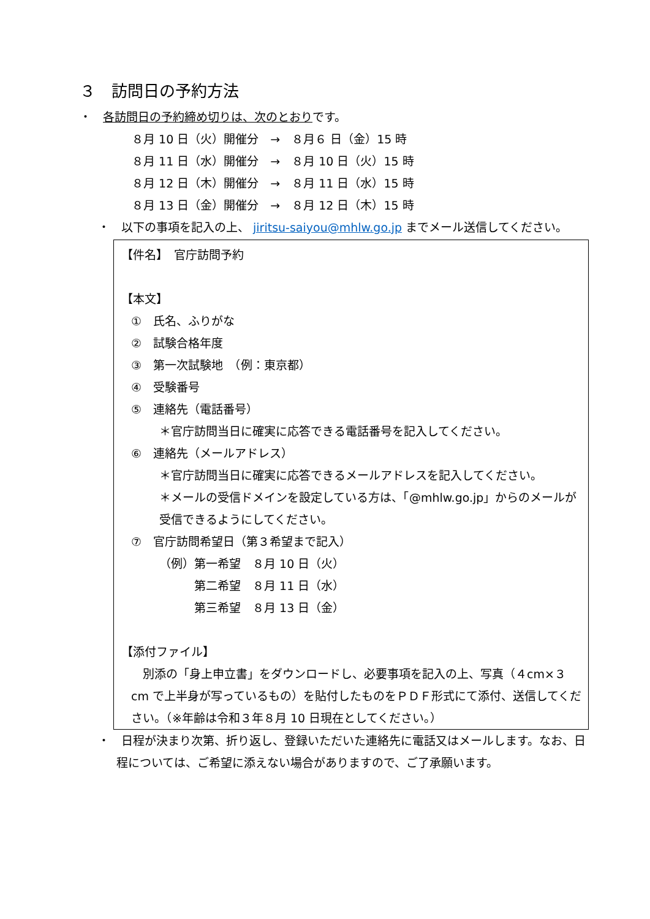３　訪問日の予約方法
・　各訪問日の予約締め切りは、次のとおりです。
８月 10 日（火）開催分　→　８月６ 日（金）15 時
８月 11 日（水）開催分　→　８月 10 日（火）15 時
８月 12 日（木）開催分　→　８月 11 日（水）15 時
８月 13 日（金）開催分　→　８月 12 日（木）15 時
・　以下の事項を記入の上、 jiritsu-saiyou@mhlw.go.jp までメール送信してください。
【件名】　官庁訪問予約
【本文】
①　氏名、ふりがな
②　試験合格年度
③　第一次試験地　（例：東京都）
④　受験番号
⑤　連絡先（電話番号）
＊官庁訪問当日に確実に応答できる電話番号を記入してください。
⑥　連絡先（メールアドレス）
＊官庁訪問当日に確実に応答できるメールアドレスを記入してください。
＊メールの受信ドメインを設定している方は、「@mhlw.go.jp」からのメールが受信できるようにしてください。
⑦　官庁訪問希望日（第３希望まで記入）
（例）第一希望　８月 10 日（火）
　　　第二希望　８月 11 日（水）
　　　第三希望　８月 13 日（金）
【添付ファイル】
　別添の「身上申立書」をダウンロードし、必要事項を記入の上、写真（４cm×３cm で上半身が写っているもの）を貼付したものをＰＤＦ形式にて添付、送信してください。（※年齢は令和３年８月 10 日現在としてください。）
・　日程が決まり次第、折り返し、登録いただいた連絡先に電話又はメールします。なお、日程については、ご希望に添えない場合がありますので、ご了承願います。